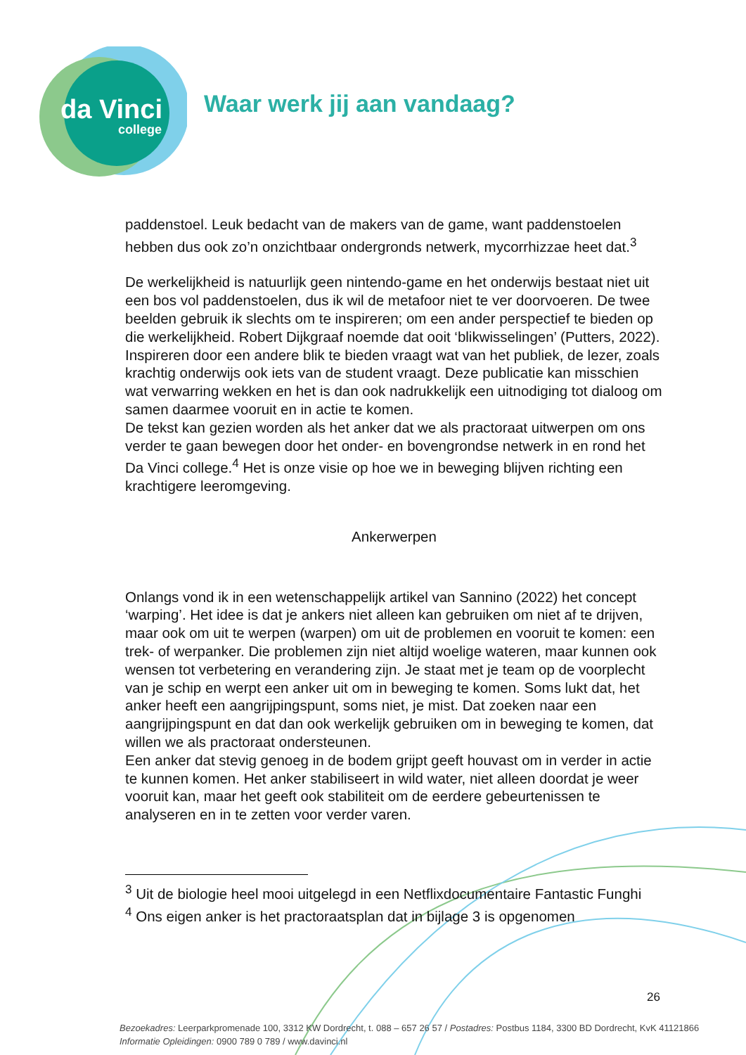da Vinci
college
Waar werk jij aan vandaag?
paddenstoel. Leuk bedacht van de makers van de game, want paddenstoelen hebben dus ook zo’n onzichtbaar ondergronds netwerk, mycorrhizzae heet dat.<sup>3</sup>
De werkelijkheid is natuurlijk geen nintendo-game en het onderwijs bestaat niet uit een bos vol paddenstoelen, dus ik wil de metafoor niet te ver doorvoeren. De twee beelden gebruik ik slechts om te inspireren; om een ander perspectief te bieden op die werkelijkheid. Robert Dijkgraaf noemde dat ooit ‘blikwisselingen’ (Putters, 2022). Inspireren door een andere blik te bieden vraagt wat van het publiek, de lezer, zoals krachtig onderwijs ook iets van de student vraagt. Deze publicatie kan misschien wat verwarring wekken en het is dan ook nadrukkelijk een uitnodiging tot dialoog om samen daarmee vooruit en in actie te komen.
De tekst kan gezien worden als het anker dat we als practoraat uitwerpen om ons verder te gaan bewegen door het onder- en bovengrondse netwerk in en rond het Da Vinci college.<sup>4</sup> Het is onze visie op hoe we in beweging blijven richting een krachtigere leeromgeving.
Ankerwerpen
Onlangs vond ik in een wetenschappelijk artikel van Sannino (2022) het concept ‘warping’. Het idee is dat je ankers niet alleen kan gebruiken om niet af te drijven, maar ook om uit te werpen (warpen) om uit de problemen en vooruit te komen: een trek- of werpanker. Die problemen zijn niet altijd woelige wateren, maar kunnen ook wensen tot verbetering en verandering zijn. Je staat met je team op de voorplecht van je schip en werpt een anker uit om in beweging te komen. Soms lukt dat, het anker heeft een aangrijpingspunt, soms niet, je mist. Dat zoeken naar een aangrijpingspunt en dat dan ook werkelijk gebruiken om in beweging te komen, dat willen we als practoraat ondersteunen.
Een anker dat stevig genoeg in de bodem grijpt geeft houvast om in verder in actie te kunnen komen. Het anker stabiliseert in wild water, niet alleen doordat je weer vooruit kan, maar het geeft ook stabiliteit om de eerdere gebeurtenissen te analyseren en in te zetten voor verder varen.
<sup>3</sup> Uit de biologie heel mooi uitgelegd in een Netflixdocumentaire Fantastic Funghi
<sup>4</sup> Ons eigen anker is het practoraatsplan dat in bijlage 3 is opgenomen
26
Bezoekadres: Leerparkpromenade 100, 3312 KW Dordrecht, t. 088 – 657 26 57 / Postadres: Postbus 1184, 3300 BD Dordrecht, KvK 41121866
Informatie Opleidingen: 0900 789 0 789 / www.davinci.nl